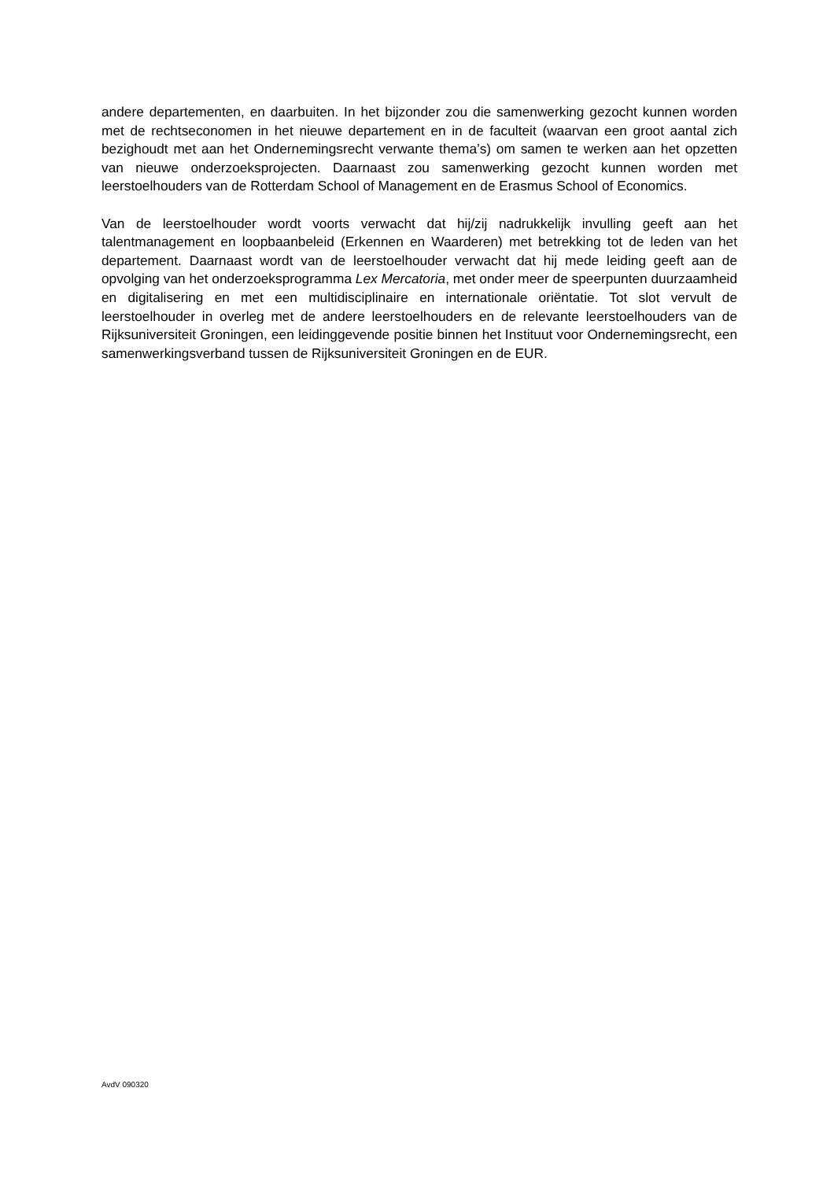andere departementen, en daarbuiten. In het bijzonder zou die samenwerking gezocht kunnen worden met de rechtseconomen in het nieuwe departement en in de faculteit (waarvan een groot aantal zich bezighoudt met aan het Ondernemingsrecht verwante thema’s) om samen te werken aan het opzetten van nieuwe onderzoeksprojecten. Daarnaast zou samenwerking gezocht kunnen worden met leerstoelhouders van de Rotterdam School of Management en de Erasmus School of Economics.
Van de leerstoelhouder wordt voorts verwacht dat hij/zij nadrukkelijk invulling geeft aan het talentmanagement en loopbaanbeleid (Erkennen en Waarderen) met betrekking tot de leden van het departement. Daarnaast wordt van de leerstoelhouder verwacht dat hij mede leiding geeft aan de opvolging van het onderzoeksprogramma Lex Mercatoria, met onder meer de speerpunten duurzaamheid en digitalisering en met een multidisciplinaire en internationale oriëntatie. Tot slot vervult de leerstoelhouder in overleg met de andere leerstoelhouders en de relevante leerstoelhouders van de Rijksuniversiteit Groningen, een leidinggevende positie binnen het Instituut voor Ondernemingsrecht, een samenwerkingsverband tussen de Rijksuniversiteit Groningen en de EUR.
AvdV 090320